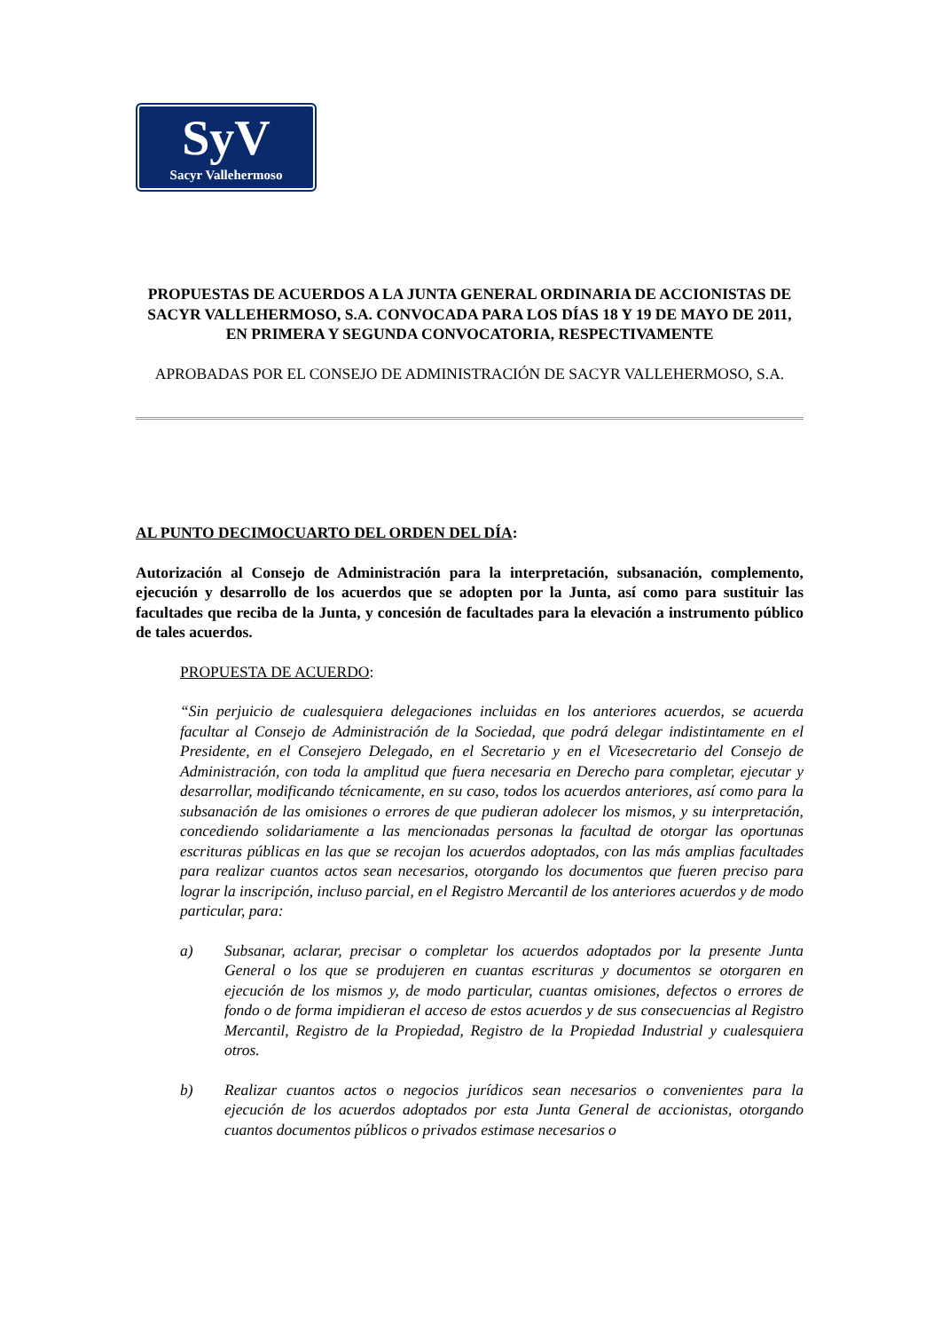SyV
Sacyr Vallehermoso
PROPUESTAS DE ACUERDOS A LA JUNTA GENERAL ORDINARIA DE ACCIONISTAS DE SACYR VALLEHERMOSO, S.A. CONVOCADA PARA LOS DÍAS 18 Y 19 DE MAYO DE 2011, EN PRIMERA Y SEGUNDA CONVOCATORIA, RESPECTIVAMENTE
APROBADAS POR EL CONSEJO DE ADMINISTRACIÓN DE SACYR VALLEHERMOSO, S.A.
AL PUNTO DECIMOCUARTO DEL ORDEN DEL DÍA:
Autorización al Consejo de Administración para la interpretación, subsanación, complemento, ejecución y desarrollo de los acuerdos que se adopten por la Junta, así como para sustituir las facultades que reciba de la Junta, y concesión de facultades para la elevación a instrumento público de tales acuerdos.
PROPUESTA DE ACUERDO:
“Sin perjuicio de cualesquiera delegaciones incluidas en los anteriores acuerdos, se acuerda facultar al Consejo de Administración de la Sociedad, que podrá delegar indistintamente en el Presidente, en el Consejero Delegado, en el Secretario y en el Vicesecretario del Consejo de Administración, con toda la amplitud que fuera necesaria en Derecho para completar, ejecutar y desarrollar, modificando técnicamente, en su caso, todos los acuerdos anteriores, así como para la subsanación de las omisiones o errores de que pudieran adolecer los mismos, y su interpretación, concediendo solidariamente a las mencionadas personas la facultad de otorgar las oportunas escrituras públicas en las que se recojan los acuerdos adoptados, con las más amplias facultades para realizar cuantos actos sean necesarios, otorgando los documentos que fueren preciso para lograr la inscripción, incluso parcial, en el Registro Mercantil de los anteriores acuerdos y de modo particular, para:
a) Subsanar, aclarar, precisar o completar los acuerdos adoptados por la presente Junta General o los que se produjeren en cuantas escrituras y documentos se otorgaren en ejecución de los mismos y, de modo particular, cuantas omisiones, defectos o errores de fondo o de forma impidieran el acceso de estos acuerdos y de sus consecuencias al Registro Mercantil, Registro de la Propiedad, Registro de la Propiedad Industrial y cualesquiera otros.
b) Realizar cuantos actos o negocios jurídicos sean necesarios o convenientes para la ejecución de los acuerdos adoptados por esta Junta General de accionistas, otorgando cuantos documentos públicos o privados estimase necesarios o